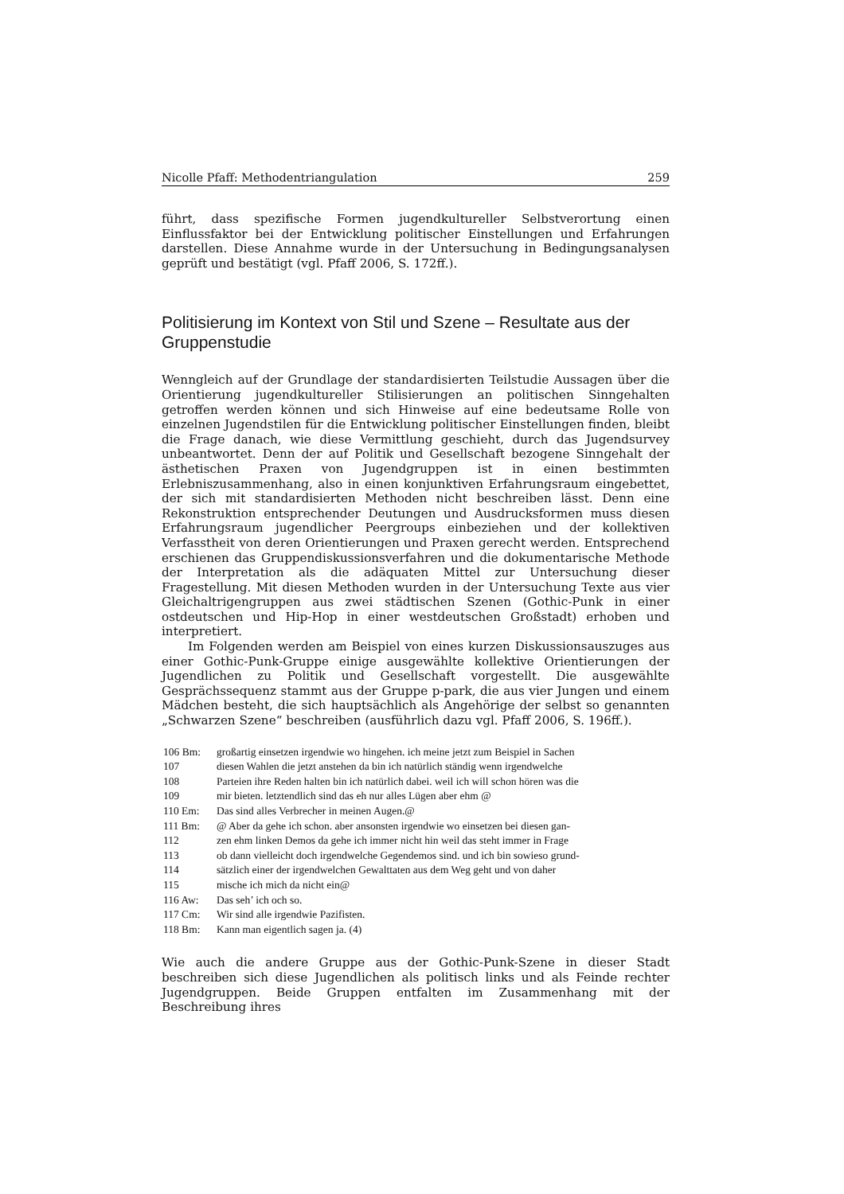Nicolle Pfaff: Methodentriangulation 259
führt, dass spezifische Formen jugendkultureller Selbstverortung einen Einflussfaktor bei der Entwicklung politischer Einstellungen und Erfahrungen darstellen. Diese Annahme wurde in der Untersuchung in Bedingungsanalysen geprüft und bestätigt (vgl. Pfaff 2006, S. 172ff.).
Politisierung im Kontext von Stil und Szene – Resultate aus der Gruppenstudie
Wenngleich auf der Grundlage der standardisierten Teilstudie Aussagen über die Orientierung jugendkultureller Stilisierungen an politischen Sinngehalten getroffen werden können und sich Hinweise auf eine bedeutsame Rolle von einzelnen Jugendstilen für die Entwicklung politischer Einstellungen finden, bleibt die Frage danach, wie diese Vermittlung geschieht, durch das Jugendsurvey unbeantwortet. Denn der auf Politik und Gesellschaft bezogene Sinngehalt der ästhetischen Praxen von Jugendgruppen ist in einen bestimmten Erlebniszusammenhang, also in einen konjunktiven Erfahrungsraum eingebettet, der sich mit standardisierten Methoden nicht beschreiben lässt. Denn eine Rekonstruktion entsprechender Deutungen und Ausdrucksformen muss diesen Erfahrungsraum jugendlicher Peergroups einbeziehen und der kollektiven Verfasstheit von deren Orientierungen und Praxen gerecht werden. Entsprechend erschienen das Gruppendiskussionsverfahren und die dokumentarische Methode der Interpretation als die adäquaten Mittel zur Untersuchung dieser Fragestellung. Mit diesen Methoden wurden in der Untersuchung Texte aus vier Gleichaltrigengruppen aus zwei städtischen Szenen (Gothic-Punk in einer ostdeutschen und Hip-Hop in einer westdeutschen Großstadt) erhoben und interpretiert.
Im Folgenden werden am Beispiel von eines kurzen Diskussionsauszuges aus einer Gothic-Punk-Gruppe einige ausgewählte kollektive Orientierungen der Jugendlichen zu Politik und Gesellschaft vorgestellt. Die ausgewählte Gesprächssequenz stammt aus der Gruppe p-park, die aus vier Jungen und einem Mädchen besteht, die sich hauptsächlich als Angehörige der selbst so genannten „Schwarzen Szene“ beschreiben (ausführlich dazu vgl. Pfaff 2006, S. 196ff.).
| 106 Bm: | großartig einsetzen irgendwie wo hingehen. ich meine jetzt zum Beispiel in Sachen |
| 107 | diesen Wahlen die jetzt anstehen da bin ich natürlich ständig wenn irgendwelche |
| 108 | Parteien ihre Reden halten bin ich natürlich dabei. weil ich will schon hören was die |
| 109 | mir bieten. letztendlich sind das eh nur alles Lügen aber ehm @ |
| 110 Em: | Das sind alles Verbrecher in meinen Augen.@ |
| 111 Bm: | @ Aber da gehe ich schon. aber ansonsten irgendwie wo einsetzen bei diesen gan- |
| 112 | zen ehm linken Demos da gehe ich immer nicht hin weil das steht immer in Frage |
| 113 | ob dann vielleicht doch irgendwelche Gegendemos sind. und ich bin sowieso grund- |
| 114 | sätzlich einer der irgendwelchen Gewalttaten aus dem Weg geht und von daher |
| 115 | mische ich mich da nicht ein@ |
| 116 Aw: | Das seh’ ich och so. |
| 117 Cm: | Wir sind alle irgendwie Pazifisten. |
| 118 Bm: | Kann man eigentlich sagen ja. (4) |
Wie auch die andere Gruppe aus der Gothic-Punk-Szene in dieser Stadt beschreiben sich diese Jugendlichen als politisch links und als Feinde rechter Jugendgruppen. Beide Gruppen entfalten im Zusammenhang mit der Beschreibung ihres